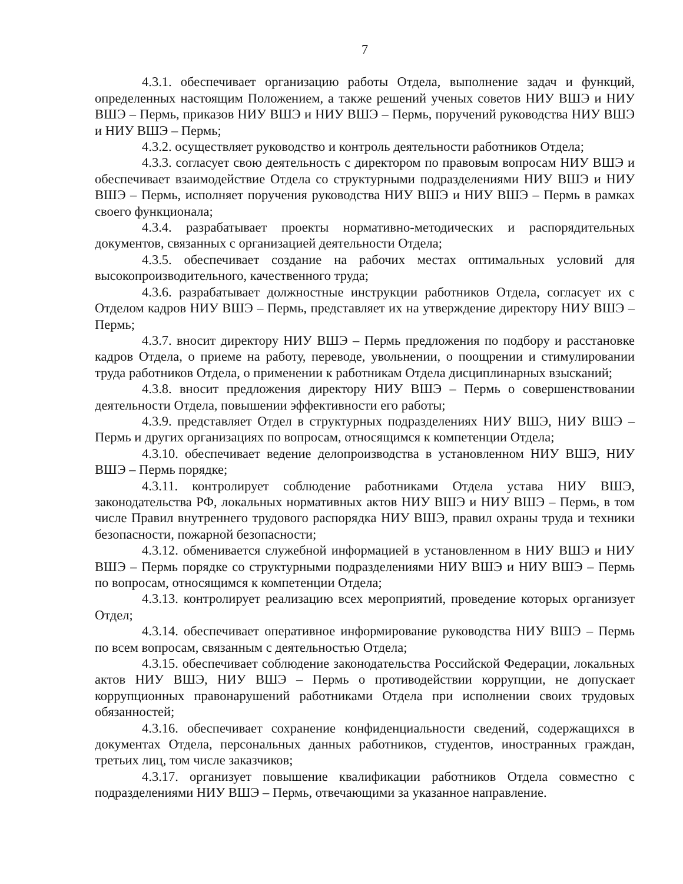7
4.3.1. обеспечивает организацию работы Отдела, выполнение задач и функций, определенных настоящим Положением, а также решений ученых советов НИУ ВШЭ и НИУ ВШЭ – Пермь, приказов НИУ ВШЭ и НИУ ВШЭ – Пермь, поручений руководства НИУ ВШЭ и НИУ ВШЭ – Пермь;
4.3.2. осуществляет руководство и контроль деятельности работников Отдела;
4.3.3. согласует свою деятельность с директором по правовым вопросам НИУ ВШЭ и обеспечивает взаимодействие Отдела со структурными подразделениями НИУ ВШЭ и НИУ ВШЭ – Пермь, исполняет поручения руководства НИУ ВШЭ и НИУ ВШЭ – Пермь в рамках своего функционала;
4.3.4. разрабатывает проекты нормативно-методических и распорядительных документов, связанных с организацией деятельности Отдела;
4.3.5. обеспечивает создание на рабочих местах оптимальных условий для высокопроизводительного, качественного труда;
4.3.6. разрабатывает должностные инструкции работников Отдела, согласует их с Отделом кадров НИУ ВШЭ – Пермь, представляет их на утверждение директору НИУ ВШЭ – Пермь;
4.3.7. вносит директору НИУ ВШЭ – Пермь предложения по подбору и расстановке кадров Отдела, о приеме на работу, переводе, увольнении, о поощрении и стимулировании труда работников Отдела, о применении к работникам Отдела дисциплинарных взысканий;
4.3.8. вносит предложения директору НИУ ВШЭ – Пермь о совершенствовании деятельности Отдела, повышении эффективности его работы;
4.3.9. представляет Отдел в структурных подразделениях НИУ ВШЭ, НИУ ВШЭ – Пермь и других организациях по вопросам, относящимся к компетенции Отдела;
4.3.10. обеспечивает ведение делопроизводства в установленном НИУ ВШЭ, НИУ ВШЭ – Пермь порядке;
4.3.11. контролирует соблюдение работниками Отдела устава НИУ ВШЭ, законодательства РФ, локальных нормативных актов НИУ ВШЭ и НИУ ВШЭ – Пермь, в том числе Правил внутреннего трудового распорядка НИУ ВШЭ, правил охраны труда и техники безопасности, пожарной безопасности;
4.3.12. обменивается служебной информацией в установленном в НИУ ВШЭ и НИУ ВШЭ – Пермь порядке со структурными подразделениями НИУ ВШЭ и НИУ ВШЭ – Пермь по вопросам, относящимся к компетенции Отдела;
4.3.13. контролирует реализацию всех мероприятий, проведение которых организует Отдел;
4.3.14. обеспечивает оперативное информирование руководства НИУ ВШЭ – Пермь по всем вопросам, связанным с деятельностью Отдела;
4.3.15. обеспечивает соблюдение законодательства Российской Федерации, локальных актов НИУ ВШЭ, НИУ ВШЭ – Пермь о противодействии коррупции, не допускает коррупционных правонарушений работниками Отдела при исполнении своих трудовых обязанностей;
4.3.16. обеспечивает сохранение конфиденциальности сведений, содержащихся в документах Отдела, персональных данных работников, студентов, иностранных граждан, третьих лиц, том числе заказчиков;
4.3.17. организует повышение квалификации работников Отдела совместно с подразделениями НИУ ВШЭ – Пермь, отвечающими за указанное направление.